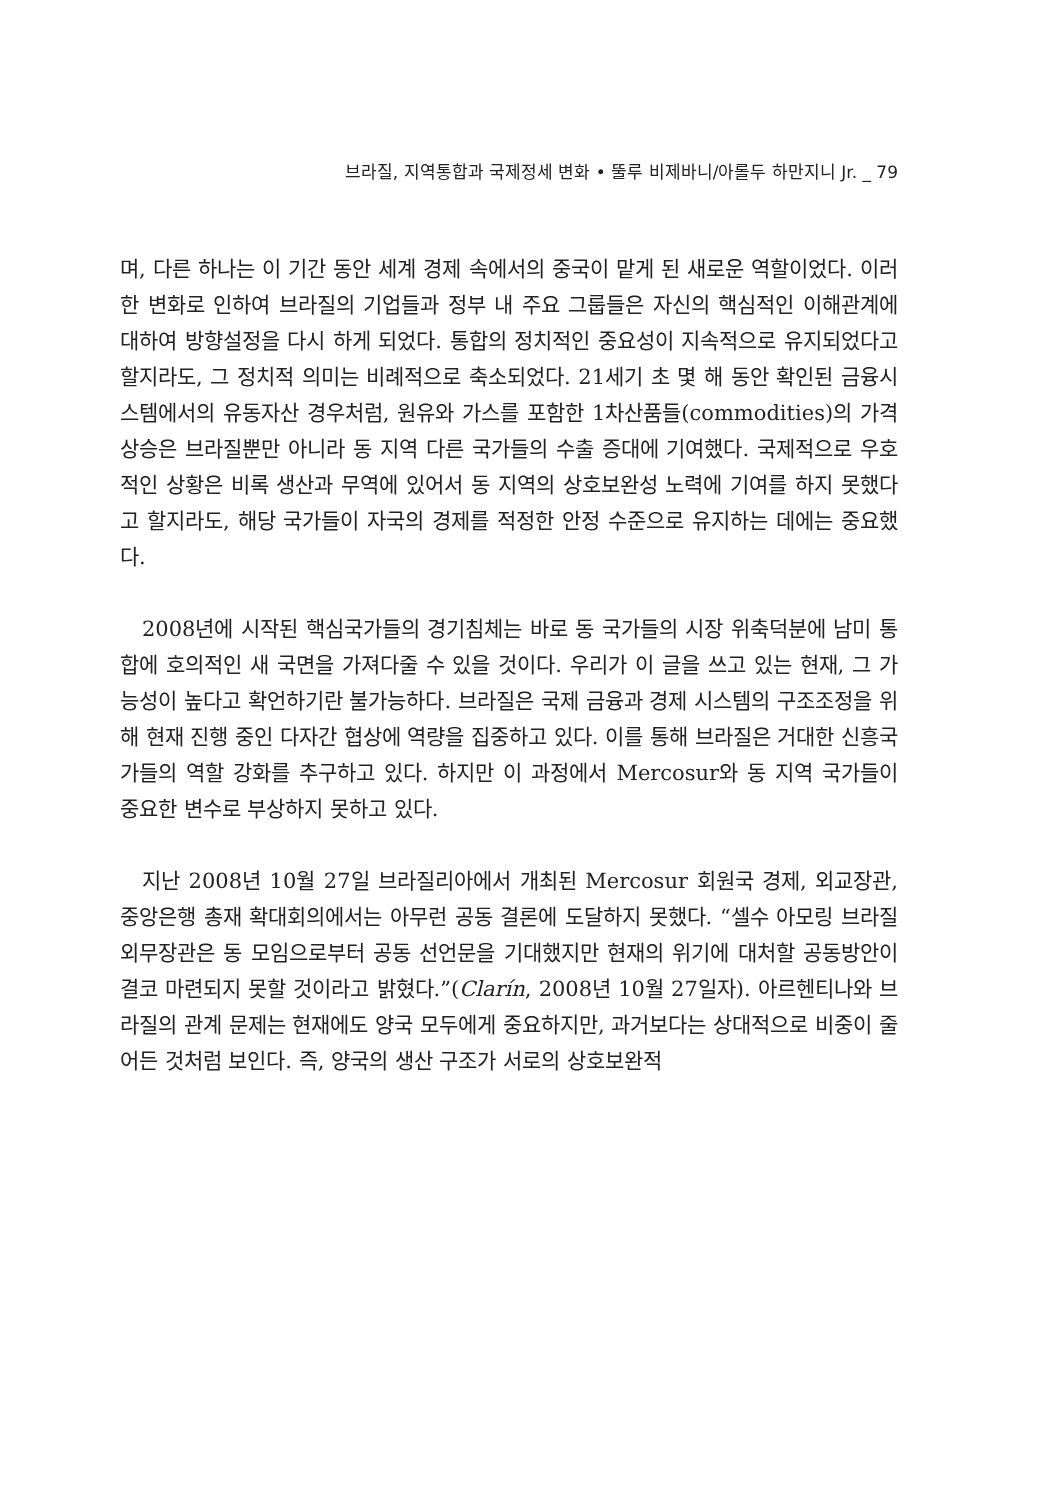브라질, 지역통합과 국제정세 변화 • 뚤루 비제바니/아롤두 하만지니 Jr. _ 79
며, 다른 하나는 이 기간 동안 세계 경제 속에서의 중국이 맡게 된 새로운 역할이었다. 이러한 변화로 인하여 브라질의 기업들과 정부 내 주요 그룹들은 자신의 핵심적인 이해관계에 대하여 방향설정을 다시 하게 되었다. 통합의 정치적인 중요성이 지속적으로 유지되었다고 할지라도, 그 정치적 의미는 비례적으로 축소되었다. 21세기 초 몇 해 동안 확인된 금융시스템에서의 유동자산 경우처럼, 원유와 가스를 포함한 1차산품들(commodities)의 가격 상승은 브라질뿐만 아니라 동 지역 다른 국가들의 수출 증대에 기여했다. 국제적으로 우호적인 상황은 비록 생산과 무역에 있어서 동 지역의 상호보완성 노력에 기여를 하지 못했다고 할지라도, 해당 국가들이 자국의 경제를 적정한 안정 수준으로 유지하는 데에는 중요했다.
2008년에 시작된 핵심국가들의 경기침체는 바로 동 국가들의 시장 위축덕분에 남미 통합에 호의적인 새 국면을 가져다줄 수 있을 것이다. 우리가 이 글을 쓰고 있는 현재, 그 가능성이 높다고 확언하기란 불가능하다. 브라질은 국제 금융과 경제 시스템의 구조조정을 위해 현재 진행 중인 다자간 협상에 역량을 집중하고 있다. 이를 통해 브라질은 거대한 신흥국가들의 역할 강화를 추구하고 있다. 하지만 이 과정에서 Mercosur와 동 지역 국가들이 중요한 변수로 부상하지 못하고 있다.
지난 2008년 10월 27일 브라질리아에서 개최된 Mercosur 회원국 경제, 외교장관, 중앙은행 총재 확대회의에서는 아무런 공동 결론에 도달하지 못했다. “셀수 아모링 브라질 외무장관은 동 모임으로부터 공동 선언문을 기대했지만 현재의 위기에 대처할 공동방안이 결코 마련되지 못할 것이라고 밝혔다.”(Clarín, 2008년 10월 27일자). 아르헨티나와 브라질의 관계 문제는 현재에도 양국 모두에게 중요하지만, 과거보다는 상대적으로 비중이 줄어든 것처럼 보인다. 즉, 양국의 생산 구조가 서로의 상호보완적